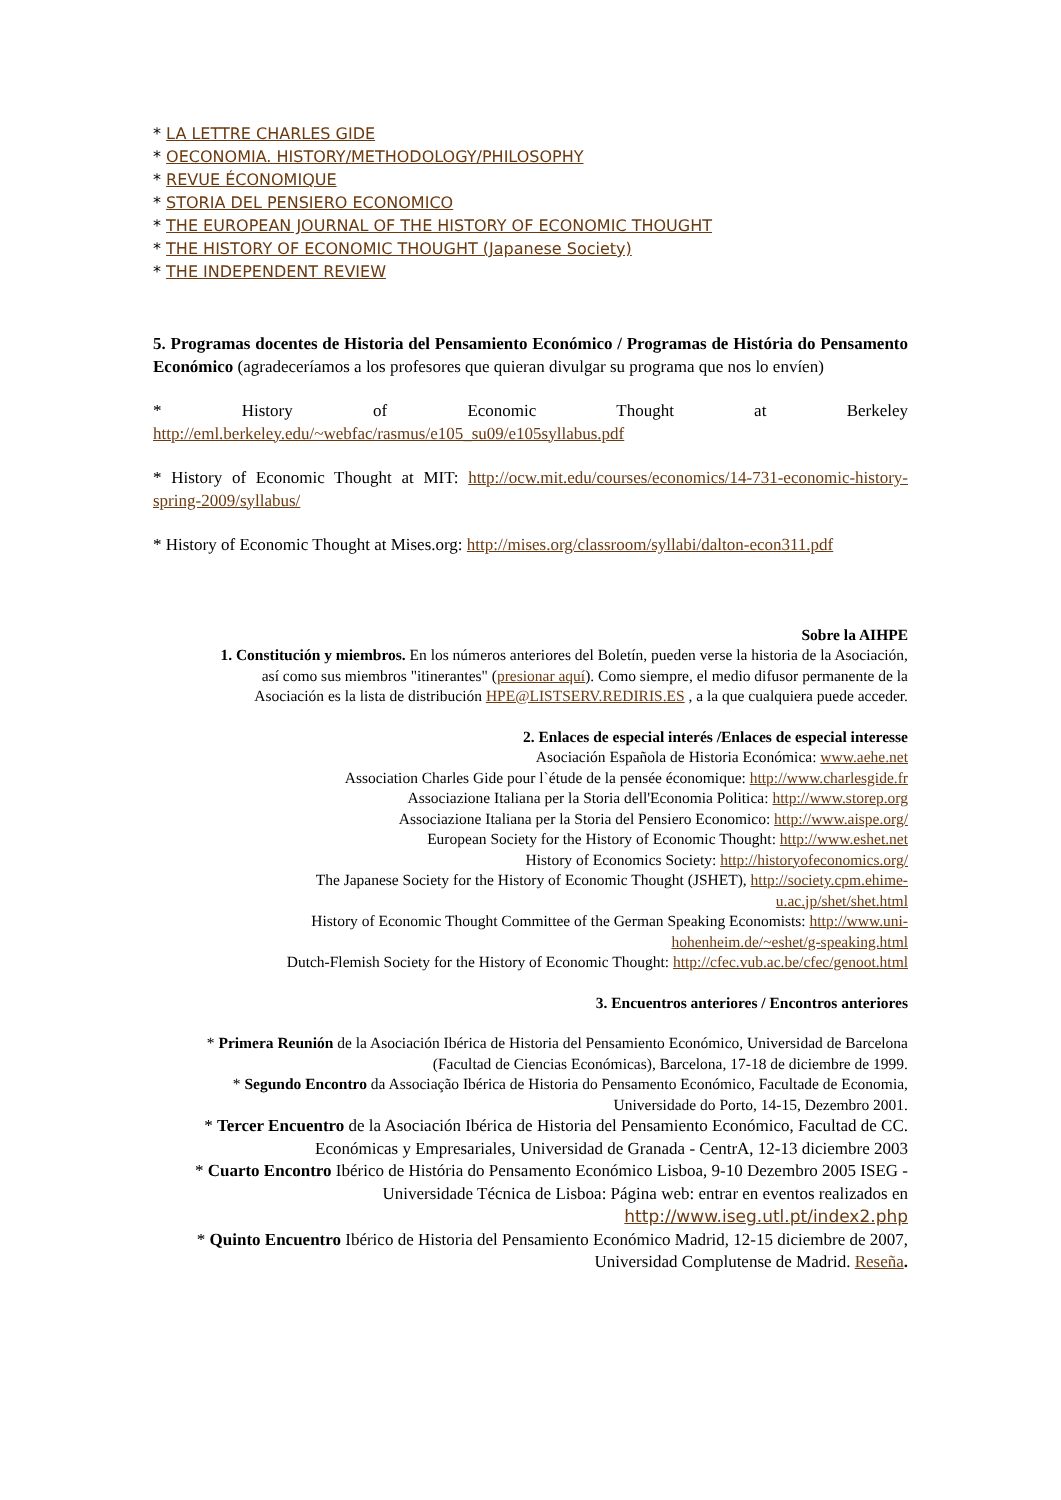* LA LETTRE CHARLES GIDE
* OECONOMIA. HISTORY/METHODOLOGY/PHILOSOPHY
* REVUE ÉCONOMIQUE
* STORIA DEL PENSIERO ECONOMICO
* THE EUROPEAN JOURNAL OF THE HISTORY OF ECONOMIC THOUGHT
* THE HISTORY OF ECONOMIC THOUGHT (Japanese Society)
* THE INDEPENDENT REVIEW
5. Programas docentes de Historia del Pensamiento Económico / Programas de História do Pensamento Económico (agradeceríamos a los profesores que quieran divulgar su programa que nos lo envíen)
* History of Economic Thought at Berkeley
http://eml.berkeley.edu/~webfac/rasmus/e105_su09/e105syllabus.pdf
* History of Economic Thought at MIT: http://ocw.mit.edu/courses/economics/14-731-economic-history-spring-2009/syllabus/
* History of Economic Thought at Mises.org: http://mises.org/classroom/syllabi/dalton-econ311.pdf
Sobre la AIHPE
1. Constitución y miembros. En los números anteriores del Boletín, pueden verse la historia de la Asociación, así como sus miembros "itinerantes" (presionar aquí). Como siempre, el medio difusor permanente de la Asociación es la lista de distribución HPE@LISTSERV.REDIRIS.ES , a la que cualquiera puede acceder.
2. Enlaces de especial interés /Enlaces de especial interesse
Asociación Española de Historia Económica: www.aehe.net
Association Charles Gide pour l`étude de la pensée économique: http://www.charlesgide.fr
Associazione Italiana per la Storia dell'Economia Politica: http://www.storep.org
Associazione Italiana per la Storia del Pensiero Economico: http://www.aispe.org/
European Society for the History of Economic Thought: http://www.eshet.net
History of Economics Society: http://historyofeconomics.org/
The Japanese Society for the History of Economic Thought (JSHET), http://society.cpm.ehime-u.ac.jp/shet/shet.html
History of Economic Thought Committee of the German Speaking Economists: http://www.uni-hohenheim.de/~eshet/g-speaking.html
Dutch-Flemish Society for the History of Economic Thought: http://cfec.vub.ac.be/cfec/genoot.html
3. Encuentros anteriores / Encontros anteriores
* Primera Reunión de la Asociación Ibérica de Historia del Pensamiento Económico, Universidad de Barcelona (Facultad de Ciencias Económicas), Barcelona, 17-18 de diciembre de 1999.
* Segundo Encontro da Associação Ibérica de Historia do Pensamento Económico, Facultade de Economia, Universidade do Porto, 14-15, Dezembro 2001.
* Tercer Encuentro de la Asociación Ibérica de Historia del Pensamiento Económico, Facultad de CC. Económicas y Empresariales, Universidad de Granada - CentrA, 12-13 diciembre 2003
* Cuarto Encontro Ibérico de História do Pensamento Económico Lisboa, 9-10 Dezembro 2005 ISEG - Universidade Técnica de Lisboa: Página web: entrar en eventos realizados en http://www.iseg.utl.pt/index2.php
* Quinto Encuentro Ibérico de Historia del Pensamiento Económico Madrid, 12-15 diciembre de 2007, Universidad Complutense de Madrid. Reseña.